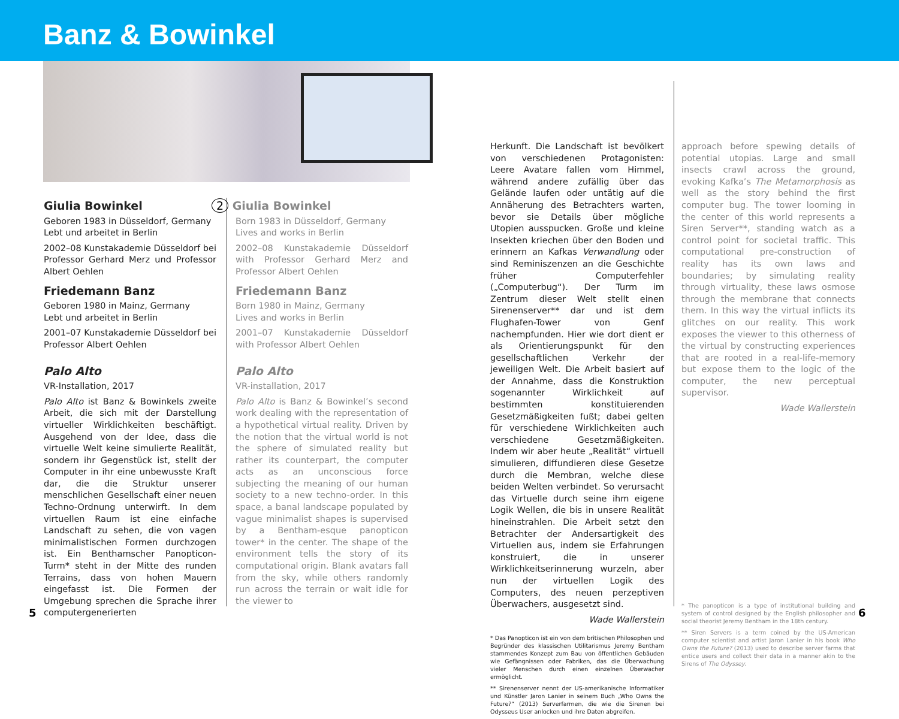Banz & Bowinkel
Giulia Bowinkel
Geboren 1983 in Düsseldorf, Germany
Lebt und arbeitet in Berlin
2002–08 Kunstakademie Düsseldorf bei Professor Gerhard Merz und Professor Albert Oehlen
Friedemann Banz
Geboren 1980 in Mainz, Germany
Lebt und arbeitet in Berlin
2001–07 Kunstakademie Düsseldorf bei Professor Albert Oehlen
Palo Alto
VR-Installation, 2017
Palo Alto ist Banz & Bowinkels zweite Arbeit, die sich mit der Darstellung virtueller Wirklichkeiten beschäftigt. Ausgehend von der Idee, dass die virtuelle Welt keine simulierte Realität, sondern ihr Gegenstück ist, stellt der Computer in ihr eine unbewusste Kraft dar, die die Struktur unserer menschlichen Gesellschaft einer neuen Techno-Ordnung unterwirft. In dem virtuellen Raum ist eine einfache Landschaft zu sehen, die von vagen minimalistischen Formen durchzogen ist. Ein Benthamscher Panopticon-Turm* steht in der Mitte des runden Terrains, dass von hohen Mauern eingefasst ist. Die Formen der Umgebung sprechen die Sprache ihrer computergenerierten
2 Giulia Bowinkel
Born 1983 in Düsseldorf, Germany
Lives and works in Berlin
2002–08 Kunstakademie Düsseldorf with Professor Gerhard Merz and Professor Albert Oehlen
Friedemann Banz
Born 1980 in Mainz, Germany
Lives and works in Berlin
2001–07 Kunstakademie Düsseldorf with Professor Albert Oehlen
Palo Alto
VR-installation, 2017
Palo Alto is Banz & Bowinkel’s second work dealing with the representation of a hypothetical virtual reality. Driven by the notion that the virtual world is not the sphere of simulated reality but rather its counterpart, the computer acts as an unconscious force subjecting the meaning of our human society to a new techno-order. In this space, a banal landscape populated by vague minimalist shapes is supervised by a Bentham-esque panopticon tower* in the center. The shape of the environment tells the story of its computational origin. Blank avatars fall from the sky, while others randomly run across the terrain or wait idle for the viewer to
Herkunft. Die Landschaft ist bevölkert von verschiedenen Protagonisten: Leere Avatare fallen vom Himmel, während andere zufällig über das Gelände laufen oder untätig auf die Annäherung des Betrachters warten, bevor sie Details über mögliche Utopien ausspucken. Große und kleine Insekten kriechen über den Boden und erinnern an Kafkas Verwandlung oder sind Reminiszenzen an die Geschichte früher Computerfehler („Computerbug“). Der Turm im Zentrum dieser Welt stellt einen Sirenenserver** dar und ist dem Flughafen-Tower von Genf nachempfunden. Hier wie dort dient er als Orientierungspunkt für den gesellschaftlichen Verkehr der jeweiligen Welt. Die Arbeit basiert auf der Annahme, dass die Konstruktion sogenannter Wirklichkeit auf bestimmten konstituierenden Gesetzmäßigkeiten fußt; dabei gelten für verschiedene Wirklichkeiten auch verschiedene Gesetzmäßigkeiten. Indem wir aber heute „Realität“ virtuell simulieren, diffundieren diese Gesetze durch die Membran, welche diese beiden Welten verbindet. So verursacht das Virtuelle durch seine ihm eigene Logik Wellen, die bis in unsere Realität hineinstrahlen. Die Arbeit setzt den Betrachter der Andersartigkeit des Virtuellen aus, indem sie Erfahrungen konstruiert, die in unserer Wirklichkeitserinnerung wurzeln, aber nun der virtuellen Logik des Computers, des neuen perzeptiven Überwachers, ausgesetzt sind.
Wade Wallerstein
* Das Panopticon ist ein von dem britischen Philosophen und Begründer des klassischen Utilitarismus Jeremy Bentham stammendes Konzept zum Bau von öffentlichen Gebäuden wie Gefängnissen oder Fabriken, das die Überwachung vieler Menschen durch einen einzelnen Überwacher ermöglicht.
** Sirenenserver nennt der US-amerikanische Informatiker und Künstler Jaron Lanier in seinem Buch „Who Owns the Future?“ (2013) Serverfarmen, die wie die Sirenen bei Odysseus User anlocken und ihre Daten abgreifen.
approach before spewing details of potential utopias. Large and small insects crawl across the ground, evoking Kafka’s The Metamorphosis as well as the story behind the first computer bug. The tower looming in the center of this world represents a Siren Server**, standing watch as a control point for societal traffic. This computational pre-construction of reality has its own laws and boundaries; by simulating reality through virtuality, these laws osmose through the membrane that connects them. In this way the virtual inflicts its glitches on our reality. This work exposes the viewer to this otherness of the virtual by constructing experiences that are rooted in a real-life-memory but expose them to the logic of the computer, the new perceptual supervisor.
Wade Wallerstein
* The panopticon is a type of institutional building and system of control designed by the English philosopher and social theorist Jeremy Bentham in the 18th century.
** Siren Servers is a term coined by the US-American computer scientist and artist Jaron Lanier in his book Who Owns the Future? (2013) used to describe server farms that entice users and collect their data in a manner akin to the Sirens of The Odyssey.
5 6